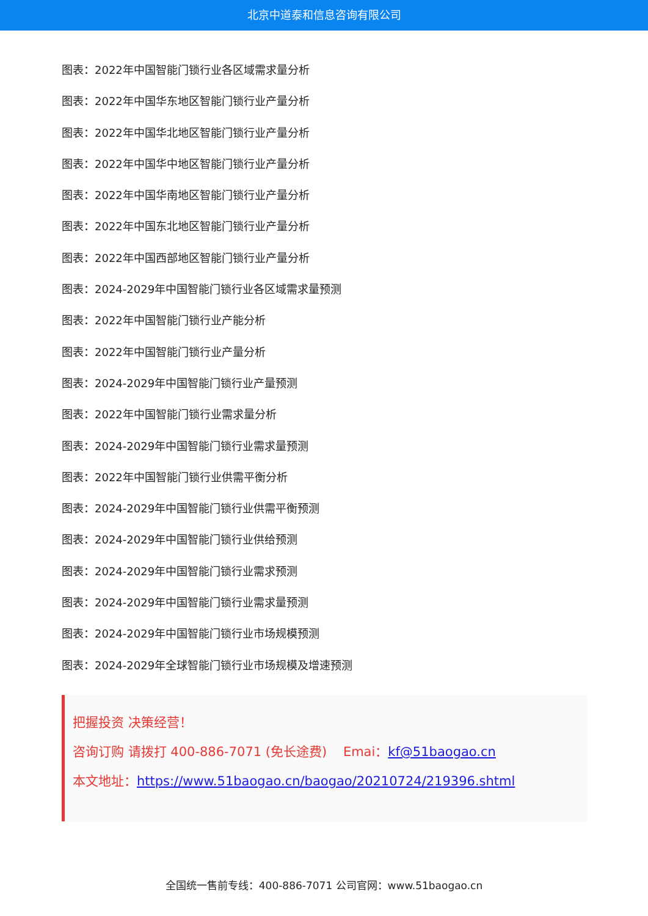北京中道泰和信息咨询有限公司
图表：2022年中国智能门锁行业各区域需求量分析
图表：2022年中国华东地区智能门锁行业产量分析
图表：2022年中国华北地区智能门锁行业产量分析
图表：2022年中国华中地区智能门锁行业产量分析
图表：2022年中国华南地区智能门锁行业产量分析
图表：2022年中国东北地区智能门锁行业产量分析
图表：2022年中国西部地区智能门锁行业产量分析
图表：2024-2029年中国智能门锁行业各区域需求量预测
图表：2022年中国智能门锁行业产能分析
图表：2022年中国智能门锁行业产量分析
图表：2024-2029年中国智能门锁行业产量预测
图表：2022年中国智能门锁行业需求量分析
图表：2024-2029年中国智能门锁行业需求量预测
图表：2022年中国智能门锁行业供需平衡分析
图表：2024-2029年中国智能门锁行业供需平衡预测
图表：2024-2029年中国智能门锁行业供给预测
图表：2024-2029年中国智能门锁行业需求预测
图表：2024-2029年中国智能门锁行业需求量预测
图表：2024-2029年中国智能门锁行业市场规模预测
图表：2024-2029年全球智能门锁行业市场规模及增速预测
把握投资 决策经营！
咨询订购 请拨打 400-886-7071 (免长途费) Emai：kf@51baogao.cn
本文地址：https://www.51baogao.cn/baogao/20210724/219396.shtml
全国统一售前专线：400-886-7071 公司官网：www.51baogao.cn